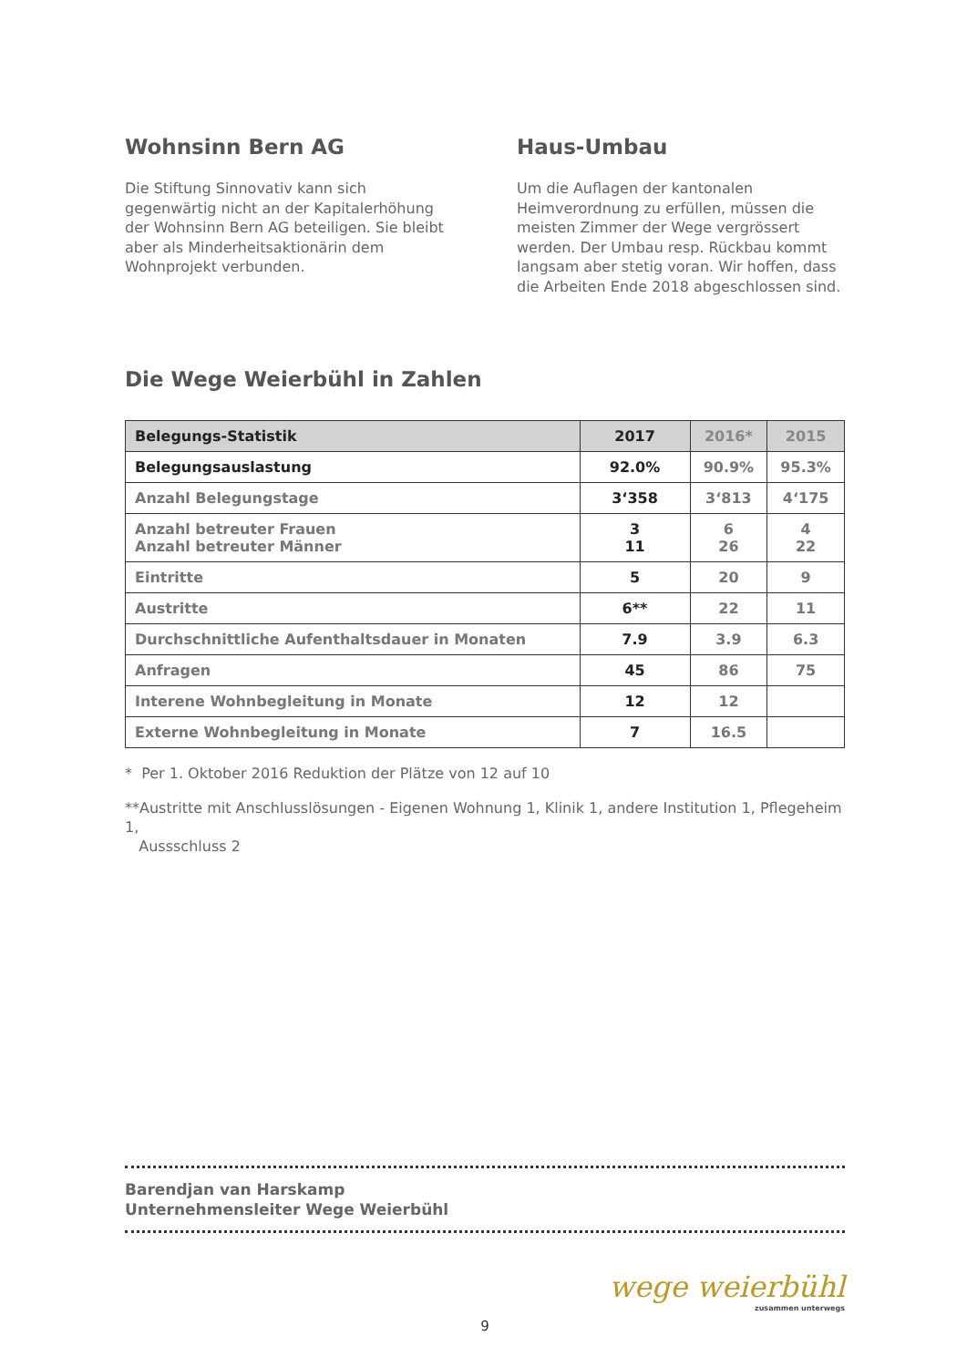Wohnsinn Bern AG
Die Stiftung Sinnovativ kann sich gegenwärtig nicht an der Kapitalerhöhung der Wohnsinn Bern AG beteiligen. Sie bleibt aber als Minder­heitsaktionärin dem Wohnprojekt verbunden.
Haus-Umbau
Um die Auflagen der kantonalen Heimverord­nung zu erfüllen, müssen die meisten Zimmer der Wege vergrössert werden. Der Umbau resp. Rückbau kommt langsam aber stetig voran. Wir hoffen, dass die Arbeiten Ende 2018 abge­schlossen sind.
Die Wege Weierbühl in Zahlen
| Belegungs-Statistik | 2017 | 2016* | 2015 |
| --- | --- | --- | --- |
| Belegungsauslastung | 92.0% | 90.9% | 95.3% |
| Anzahl Belegungstage | 3‘358 | 3‘813 | 4‘175 |
| Anzahl betreuter Frauen Anzahl betreuter Männer | 3 11 | 6 26 | 4 22 |
| Eintritte | 5 | 20 | 9 |
| Austritte | 6** | 22 | 11 |
| Durchschnittliche Aufenthaltsdauer in Monaten | 7.9 | 3.9 | 6.3 |
| Anfragen | 45 | 86 | 75 |
| Interene Wohnbegleitung in Monate | 12 | 12 | |
| Externe Wohnbegleitung in Monate | 7 | 16.5 | |
* Per 1. Oktober 2016 Reduktion der Plätze von 12 auf 10
**Austritte mit Anschlusslösungen - Eigenen Wohnung 1, Klinik 1, andere Institution 1, Pflegeheim 1,
Aussschluss 2
Barendjan van Harskamp
Unternehmensleiter Wege Weierbühl
wege weierbühl
zusammen unterwegs
9